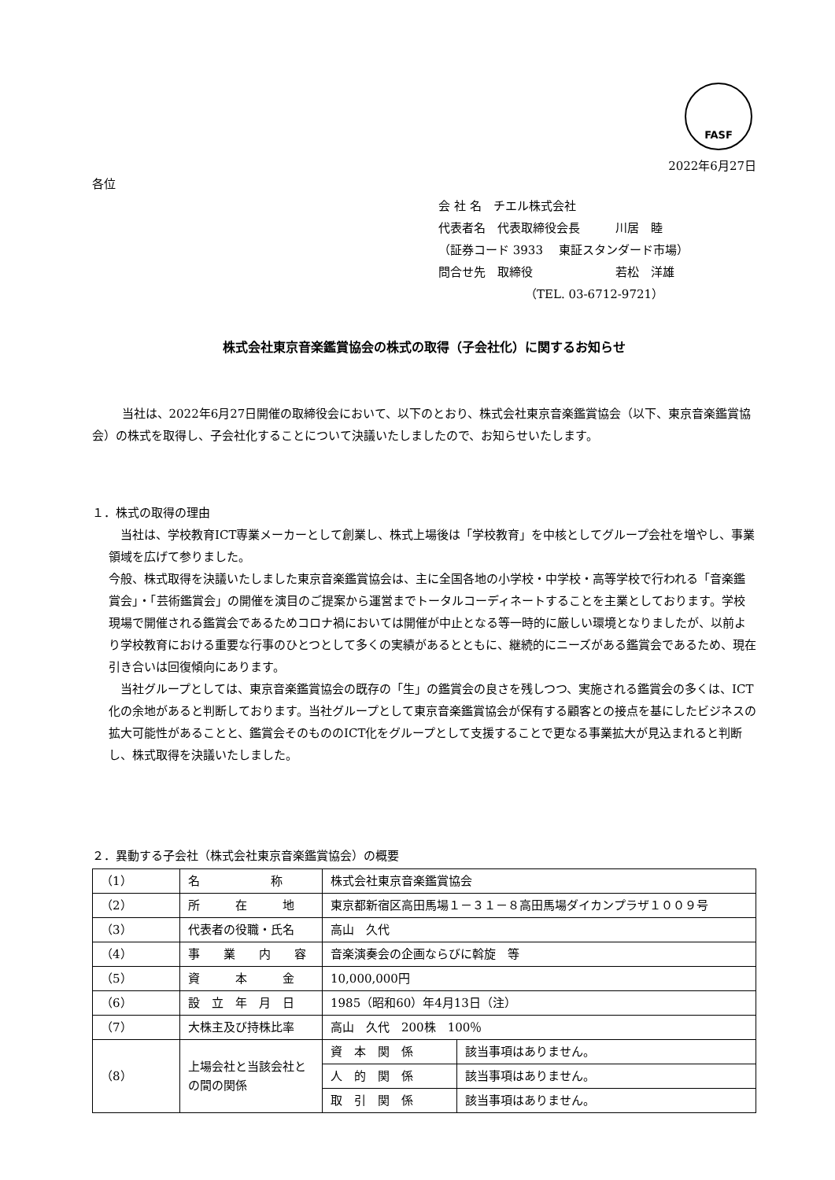FASF
2022年6月27日
各位
会 社 名　チエル株式会社
代表者名　代表取締役会長　　　川居　睦
（証券コード 3933　 東証スタンダード市場）
問合せ先　取締役　　　　　　　若松　洋雄
（TEL. 03-6712-9721）
株式会社東京音楽鑑賞協会の株式の取得（子会社化）に関するお知らせ
当社は、2022年6月27日開催の取締役会において、以下のとおり、株式会社東京音楽鑑賞協会（以下、東京音楽鑑賞協会）の株式を取得し、子会社化することについて決議いたしましたので、お知らせいたします。
１．株式の取得の理由
当社は、学校教育ICT専業メーカーとして創業し、株式上場後は「学校教育」を中核としてグループ会社を増やし、事業領域を広げて参りました。
今般、株式取得を決議いたしました東京音楽鑑賞協会は、主に全国各地の小学校・中学校・高等学校で行われる「音楽鑑賞会」・「芸術鑑賞会」の開催を演目のご提案から運営までトータルコーディネートすることを主業としております。学校現場で開催される鑑賞会であるためコロナ禍においては開催が中止となる等一時的に厳しい環境となりましたが、以前より学校教育における重要な行事のひとつとして多くの実績があるとともに、継続的にニーズがある鑑賞会であるため、現在引き合いは回復傾向にあります。
当社グループとしては、東京音楽鑑賞協会の既存の「生」の鑑賞会の良さを残しつつ、実施される鑑賞会の多くは、ICT化の余地があると判断しております。当社グループとして東京音楽鑑賞協会が保有する顧客との接点を基にしたビジネスの拡大可能性があることと、鑑賞会そのもののICT化をグループとして支援することで更なる事業拡大が見込まれると判断し、株式取得を決議いたしました。
２．異動する子会社（株式会社東京音楽鑑賞協会）の概要
| （1） | 名 称 | 株式会社東京音楽鑑賞協会 | |
| （2） | 所 在 地 | 東京都新宿区高田馬場１－３１－８高田馬場ダイカンプラザ１００９号 | |
| （3） | 代表者の役職・氏名 | 高山 久代 | |
| （4） | 事 業 内 容 | 音楽演奏会の企画ならびに斡旋 等 | |
| （5） | 資 本 金 | 10,000,000円 | |
| （6） | 設 立 年 月 日 | 1985（昭和60）年4月13日（注） | |
| （7） | 大株主及び持株比率 | 高山 久代 200株 100％ | |
| （8） | 上場会社と当該会社との間の関係 | 資 本 関 係 | 該当事項はありません。 |
| | | 人 的 関 係 | 該当事項はありません。 |
| | | 取 引 関 係 | 該当事項はありません。 |